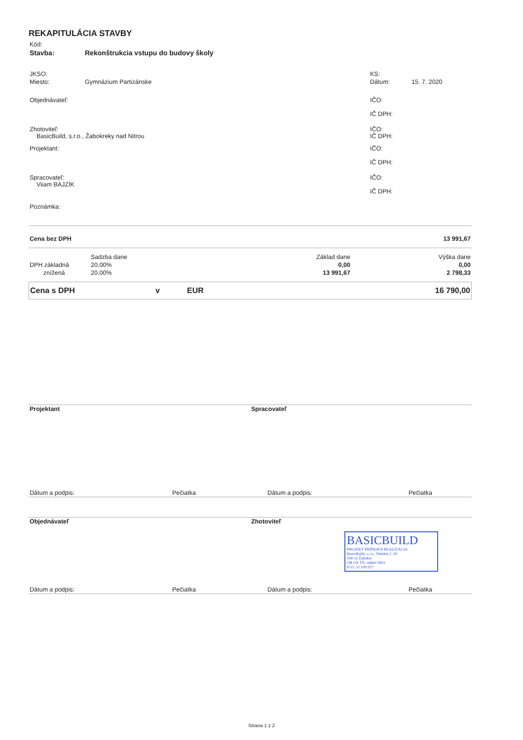REKAPITULÁCIA STAVBY
| Kód: | |
| Stavba: | Rekonštrukcia vstupu do budovy školy |
| JKSO: | | KS: | |
| Miesto: | Gymnázium Partizánske | Dátum: | 15. 7. 2020 |
| Objednávateľ: | | IČO: IČ DPH: | |
| Zhotoviteľ: BasicBuild, s.r.o., Žabokreky nad Nitrou | | IČO: IČ DPH: | |
| Projektant: | | IČO: IČ DPH: | |
| Spracovateľ: Viiam BAJZÍK | | IČO: IČ DPH: | |
| Poznámka: | | | |
| Cena bez DPH | 13 991,67 |
| | Sadzba dane | Základ dane | Výška dane |
| DPH základná | 20,00% | 0,00 | 0,00 |
| znížená | 20,00% | 13 991,67 | 2 798,33 |
| Cena s DPH | v | EUR | 16 790,00 |
| Projektant | Spracovateľ |
| Dátum a podpis: | Pečiatka | Dátum a podpis: | Pečiatka |
| Objednávateľ | Zhotoviteľ |
BASICBUILD
PROJEKT PRÍPRAVA REALIZÁCIA
BasicBuild, s.r.o., Tehelná č. 29
958 52 Žabokre
OR OS TN, oddiel SRO
IČO: 52 299 937
| Dátum a podpis: | Pečiatka | Dátum a podpis: | Pečiatka |
Strana 1 z 2